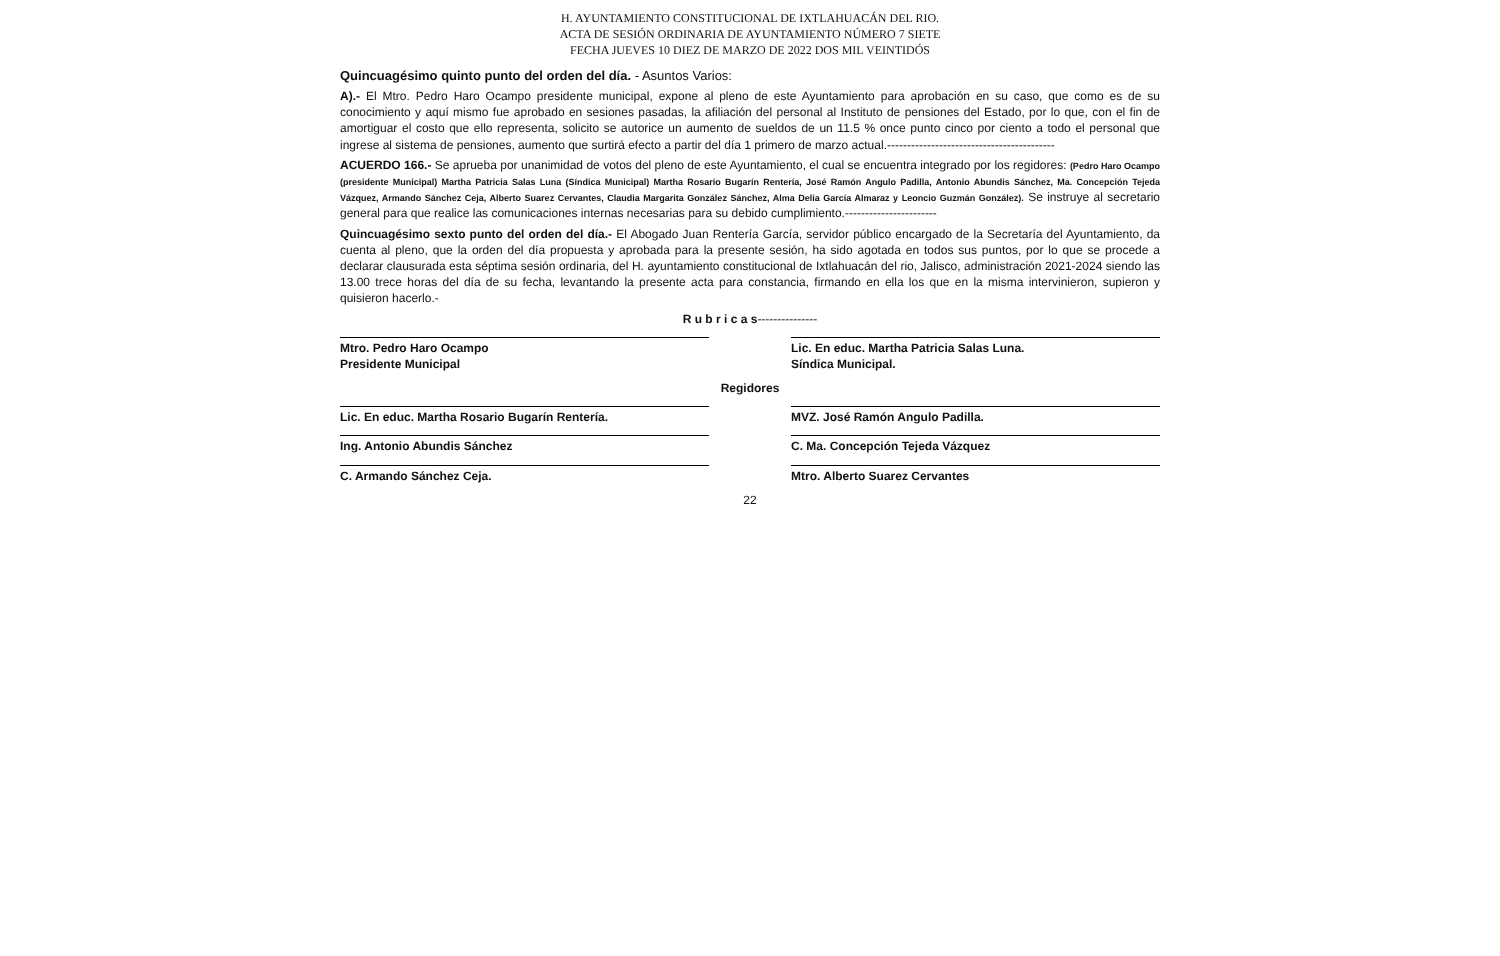H. AYUNTAMIENTO CONSTITUCIONAL DE IXTLAHUACÁN DEL RIO.
ACTA DE SESIÓN ORDINARIA DE AYUNTAMIENTO NÚMERO 7 SIETE
FECHA JUEVES 10 DIEZ DE MARZO DE 2022 DOS MIL VEINTIDÓS
Quincuagésimo quinto punto del orden del día. - Asuntos Varios:
A).- El Mtro. Pedro Haro Ocampo presidente municipal, expone al pleno de este Ayuntamiento para aprobación en su caso, que como es de su conocimiento y aquí mismo fue aprobado en sesiones pasadas, la afiliación del personal al Instituto de pensiones del Estado, por lo que, con el fin de amortiguar el costo que ello representa, solicito se autorice un aumento de sueldos de un 11.5 % once punto cinco por ciento a todo el personal que ingrese al sistema de pensiones, aumento que surtirá efecto a partir del día 1 primero de marzo actual.------------------------------------------
ACUERDO 166.- Se aprueba por unanimidad de votos del pleno de este Ayuntamiento, el cual se encuentra integrado por los regidores: (Pedro Haro Ocampo (presidente Municipal) Martha Patricia Salas Luna (Síndica Municipal) Martha Rosario Bugarín Rentería, José Ramón Angulo Padilla, Antonio Abundis Sánchez, Ma. Concepción Tejeda Vázquez, Armando Sánchez Ceja, Alberto Suarez Cervantes, Claudia Margarita González Sánchez, Alma Delia García Almaraz y Leoncio Guzmán González). Se instruye al secretario general para que realice las comunicaciones internas necesarias para su debido cumplimiento.-----------------------
Quincuagésimo sexto punto del orden del día.- El Abogado Juan Rentería García, servidor público encargado de la Secretaría del Ayuntamiento, da cuenta al pleno, que la orden del día propuesta y aprobada para la presente sesión, ha sido agotada en todos sus puntos, por lo que se procede a declarar clausurada esta séptima sesión ordinaria, del H. ayuntamiento constitucional de Ixtlahuacán del rio, Jalisco, administración 2021-2024 siendo las 13.00 trece horas del día de su fecha, levantando la presente acta para constancia, firmando en ella los que en la misma intervinieron, supieron y quisieron hacerlo.-
R u b r i c a s---------------
Mtro. Pedro Haro Ocampo
Presidente Municipal
Lic. En educ. Martha Patricia Salas Luna.
Síndica Municipal.
Regidores
Lic. En educ. Martha Rosario Bugarín Rentería.
MVZ. José Ramón Angulo Padilla.
Ing. Antonio Abundis Sánchez C. Ma. Concepción Tejeda Vázquez
C. Armando Sánchez Ceja. Mtro. Alberto Suarez Cervantes
22